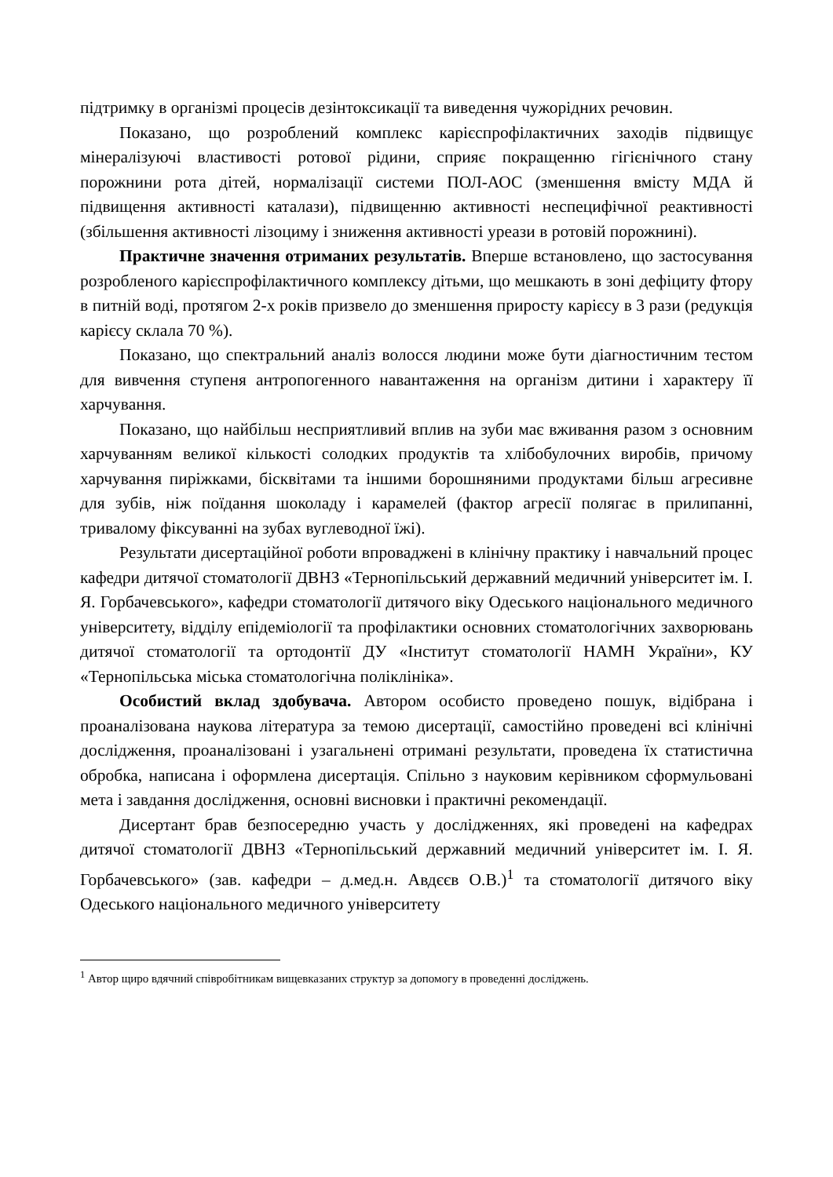підтримку в організмі процесів дезінтоксикації та виведення чужорідних речовин.
Показано, що розроблений комплекс карієспрофілактичних заходів підвищує мінералізуючі властивості ротової рідини, сприяє покращенню гігієнічного стану порожнини рота дітей, нормалізації системи ПОЛ-АОС (зменшення вмісту МДА й підвищення активності каталази), підвищенню активності неспецифічної реактивності (збільшення активності лізоциму і зниження активності уреази в ротовій порожнині).
Практичне значення отриманих результатів. Вперше встановлено, що застосування розробленого карієспрофілактичного комплексу дітьми, що мешкають в зоні дефіциту фтору в питній воді, протягом 2-х років призвело до зменшення приросту карієсу в 3 рази (редукція карієсу склала 70 %).
Показано, що спектральний аналіз волосся людини може бути діагностичним тестом для вивчення ступеня антропогенного навантаження на організм дитини і характеру її харчування.
Показано, що найбільш несприятливий вплив на зуби має вживання разом з основним харчуванням великої кількості солодких продуктів та хлібобулочних виробів, причому харчування пиріжками, бісквітами та іншими борошняними продуктами більш агресивне для зубів, ніж поїдання шоколаду і карамелей (фактор агресії полягає в прилипанні, тривалому фіксуванні на зубах вуглеводної їжі).
Результати дисертаційної роботи впроваджені в клінічну практику і навчальний процес кафедри дитячої стоматології ДВНЗ «Тернопільський державний медичний університет ім. І. Я. Горбачевського», кафедри стоматології дитячого віку Одеського національного медичного університету, відділу епідеміології та профілактики основних стоматологічних захворювань дитячої стоматології та ортодонтії ДУ «Інститут стоматології НАМН України», КУ «Тернопільська міська стоматологічна поліклініка».
Особистий вклад здобувача. Автором особисто проведено пошук, відібрана і проаналізована наукова література за темою дисертації, самостійно проведені всі клінічні дослідження, проаналізовані і узагальнені отримані результати, проведена їх статистична обробка, написана і оформлена дисертація. Спільно з науковим керівником сформульовані мета і завдання дослідження, основні висновки і практичні рекомендації.
Дисертант брав безпосередню участь у дослідженнях, які проведені на кафедрах дитячої стоматології ДВНЗ «Тернопільський державний медичний університет ім. І. Я. Горбачевського» (зав. кафедри – д.мед.н. Авдєєв О.В.)<sup>1</sup> та стоматології дитячого віку Одеського національного медичного університету
<sup>1</sup> Автор щиро вдячний співробітникам вищевказаних структур за допомогу в проведенні досліджень.